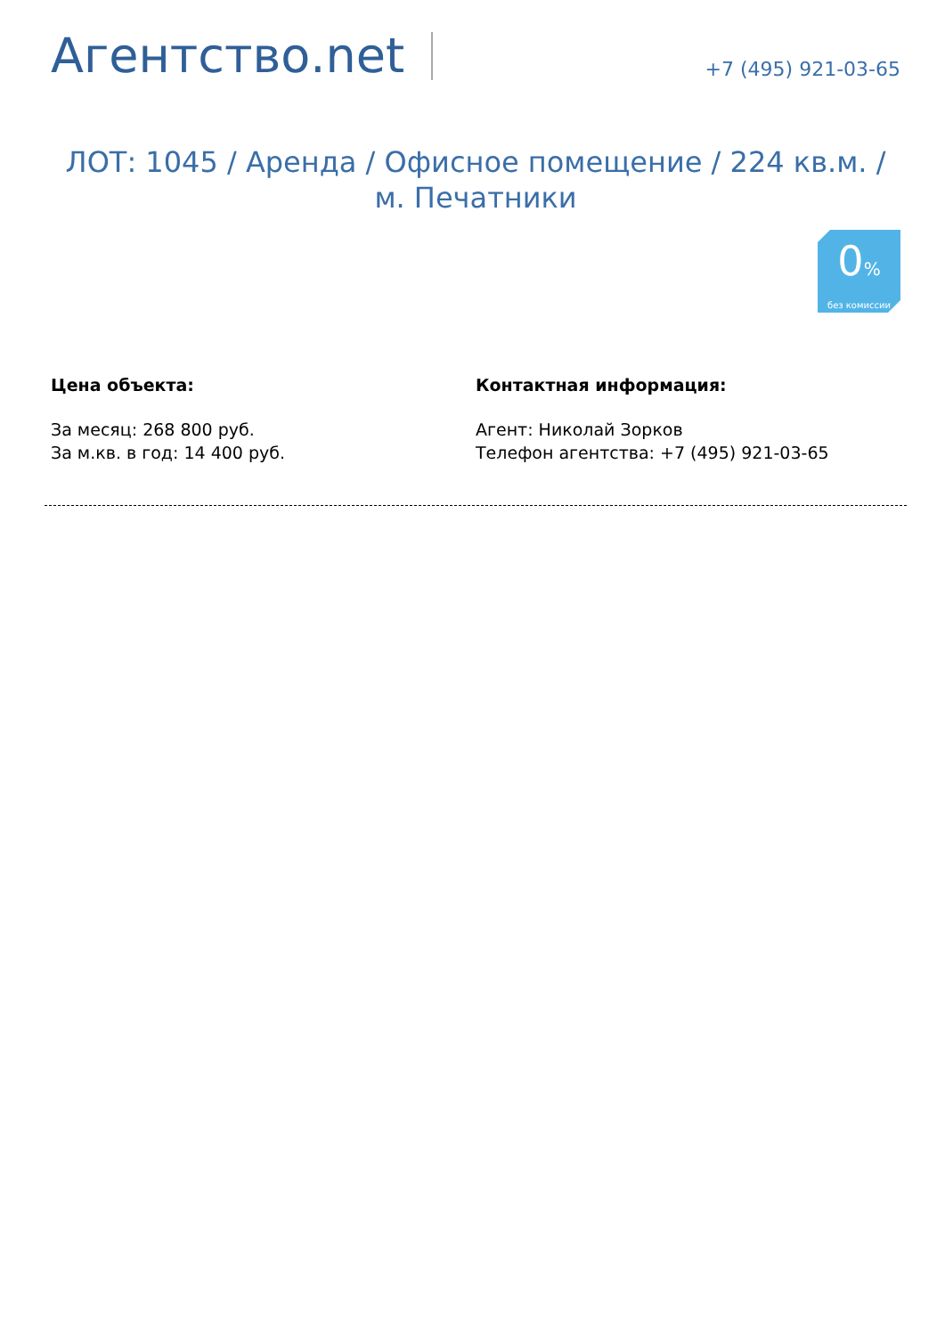Агентство.net
+7 (495) 921-03-65
ЛОТ: 1045 / Аренда / Офисное помещение / 224 кв.м. / м. Печатники
0%
без комиссии
Цена объекта:
За месяц: 268 800 руб.
За м.кв. в год: 14 400 руб.
Контактная информация:
Агент: Николай Зорков
Телефон агентства: +7 (495) 921-03-65